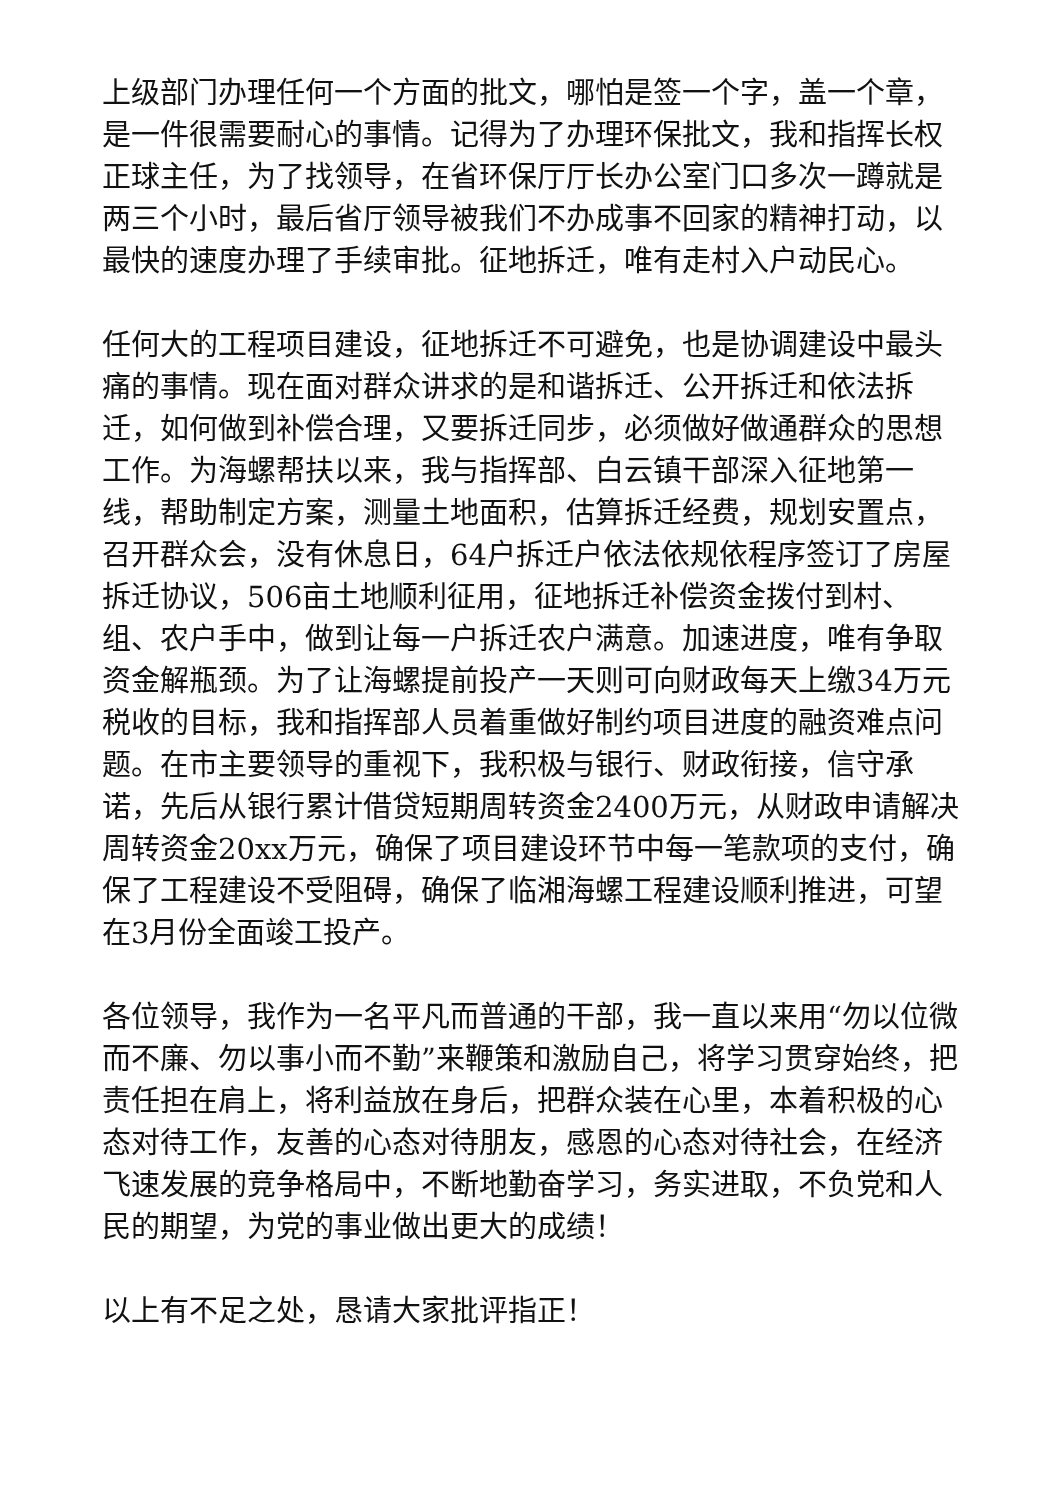上级部门办理任何一个方面的批文，哪怕是签一个字，盖一个章，是一件很需要耐心的事情。记得为了办理环保批文，我和指挥长权正球主任，为了找领导，在省环保厅厅长办公室门口多次一蹲就是两三个小时，最后省厅领导被我们不办成事不回家的精神打动，以最快的速度办理了手续审批。征地拆迁，唯有走村入户动民心。
任何大的工程项目建设，征地拆迁不可避免，也是协调建设中最头痛的事情。现在面对群众讲求的是和谐拆迁、公开拆迁和依法拆迁，如何做到补偿合理，又要拆迁同步，必须做好做通群众的思想工作。为海螺帮扶以来，我与指挥部、白云镇干部深入征地第一线，帮助制定方案，测量土地面积，估算拆迁经费，规划安置点，召开群众会，没有休息日，64户拆迁户依法依规依程序签订了房屋拆迁协议，506亩土地顺利征用，征地拆迁补偿资金拨付到村、组、农户手中，做到让每一户拆迁农户满意。加速进度，唯有争取资金解瓶颈。为了让海螺提前投产一天则可向财政每天上缴34万元税收的目标，我和指挥部人员着重做好制约项目进度的融资难点问题。在市主要领导的重视下，我积极与银行、财政衔接，信守承诺，先后从银行累计借贷短期周转资金2400万元，从财政申请解决周转资金20xx万元，确保了项目建设环节中每一笔款项的支付，确保了工程建设不受阻碍，确保了临湘海螺工程建设顺利推进，可望在3月份全面竣工投产。
各位领导，我作为一名平凡而普通的干部，我一直以来用“勿以位微而不廉、勿以事小而不勤”来鞭策和激励自己，将学习贯穿始终，把责任担在肩上，将利益放在身后，把群众装在心里，本着积极的心态对待工作，友善的心态对待朋友，感恩的心态对待社会，在经济飞速发展的竞争格局中，不断地勤奋学习，务实进取，不负党和人民的期望，为党的事业做出更大的成绩！
以上有不足之处，恳请大家批评指正！